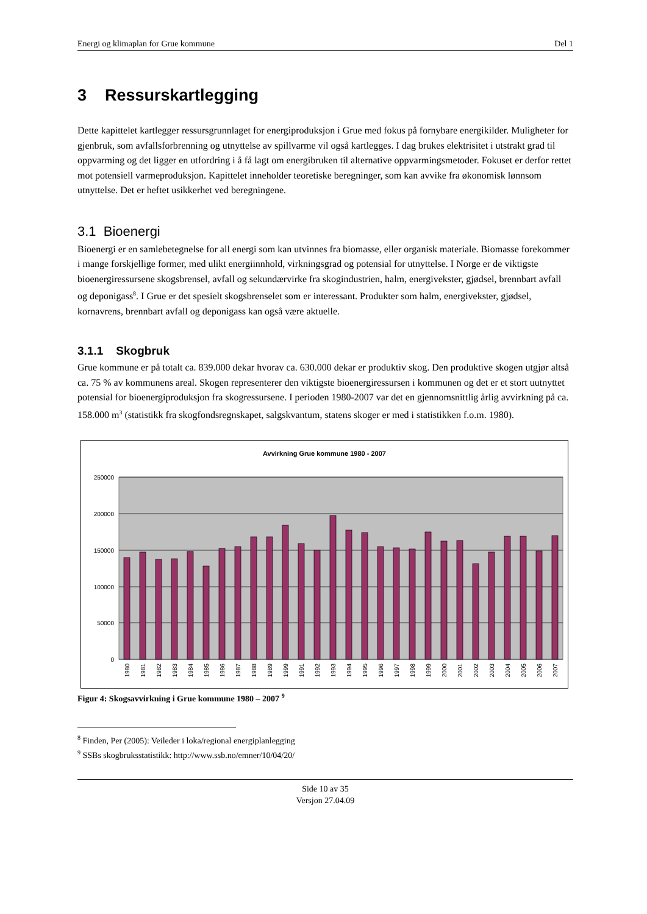Energi og klimaplan for Grue kommune Del 1
3 Ressurskartlegging
Dette kapittelet kartlegger ressursgrunnlaget for energiproduksjon i Grue med fokus på fornybare energikilder. Muligheter for gjenbruk, som avfallsforbrenning og utnyttelse av spillvarme vil også kartlegges. I dag brukes elektrisitet i utstrakt grad til oppvarming og det ligger en utfordring i å få lagt om energibruken til alternative oppvarmingsmetoder. Fokuset er derfor rettet mot potensiell varmeproduksjon. Kapittelet inneholder teoretiske beregninger, som kan avvike fra økonomisk lønnsom utnyttelse. Det er heftet usikkerhet ved beregningene.
3.1 Bioenergi
Bioenergi er en samlebetegnelse for all energi som kan utvinnes fra biomasse, eller organisk materiale. Biomasse forekommer i mange forskjellige former, med ulikt energiinnhold, virkningsgrad og potensial for utnyttelse. I Norge er de viktigste bioenergiressursene skogsbrensel, avfall og sekundærvirke fra skogindustrien, halm, energivekster, gjødsel, brennbart avfall og deponigass<sup>8</sup>. I Grue er det spesielt skogsbrenselet som er interessant. Produkter som halm, energivekster, gjødsel, kornavrens, brennbart avfall og deponigass kan også være aktuelle.
3.1.1 Skogbruk
Grue kommune er på totalt ca. 839.000 dekar hvorav ca. 630.000 dekar er produktiv skog. Den produktive skogen utgjør altså ca. 75 % av kommunens areal. Skogen representerer den viktigste bioenergiressursen i kommunen og det er et stort uutnyttet potensial for bioenergiproduksjon fra skogressursene. I perioden 1980-2007 var det en gjennomsnittlig årlig avvirkning på ca. 158.000 m<sup>3</sup> (statistikk fra skogfondsregnskapet, salgskvantum, statens skoger er med i statistikken f.o.m. 1980).
Avvirkning Grue kommune 1980 - 2007
250000
200000
150000
100000
50000
0
1980
1981
1982
1983
1984
1985
1986
1987
1988
1989
1999
1991
1992
1993
1994
1995
1996
1997
1998
1999
2000
2001
2002
2003
2004
2005
2006
2007
Figur 4: Skogsavvirkning i Grue kommune 1980 – 2007 <sup>9</sup>
<sup>8</sup> Finden, Per (2005): Veileder i loka/regional energiplanlegging
<sup>9</sup> SSBs skogbruksstatistikk: http://www.ssb.no/emner/10/04/20/
Side 10 av 35
Versjon 27.04.09